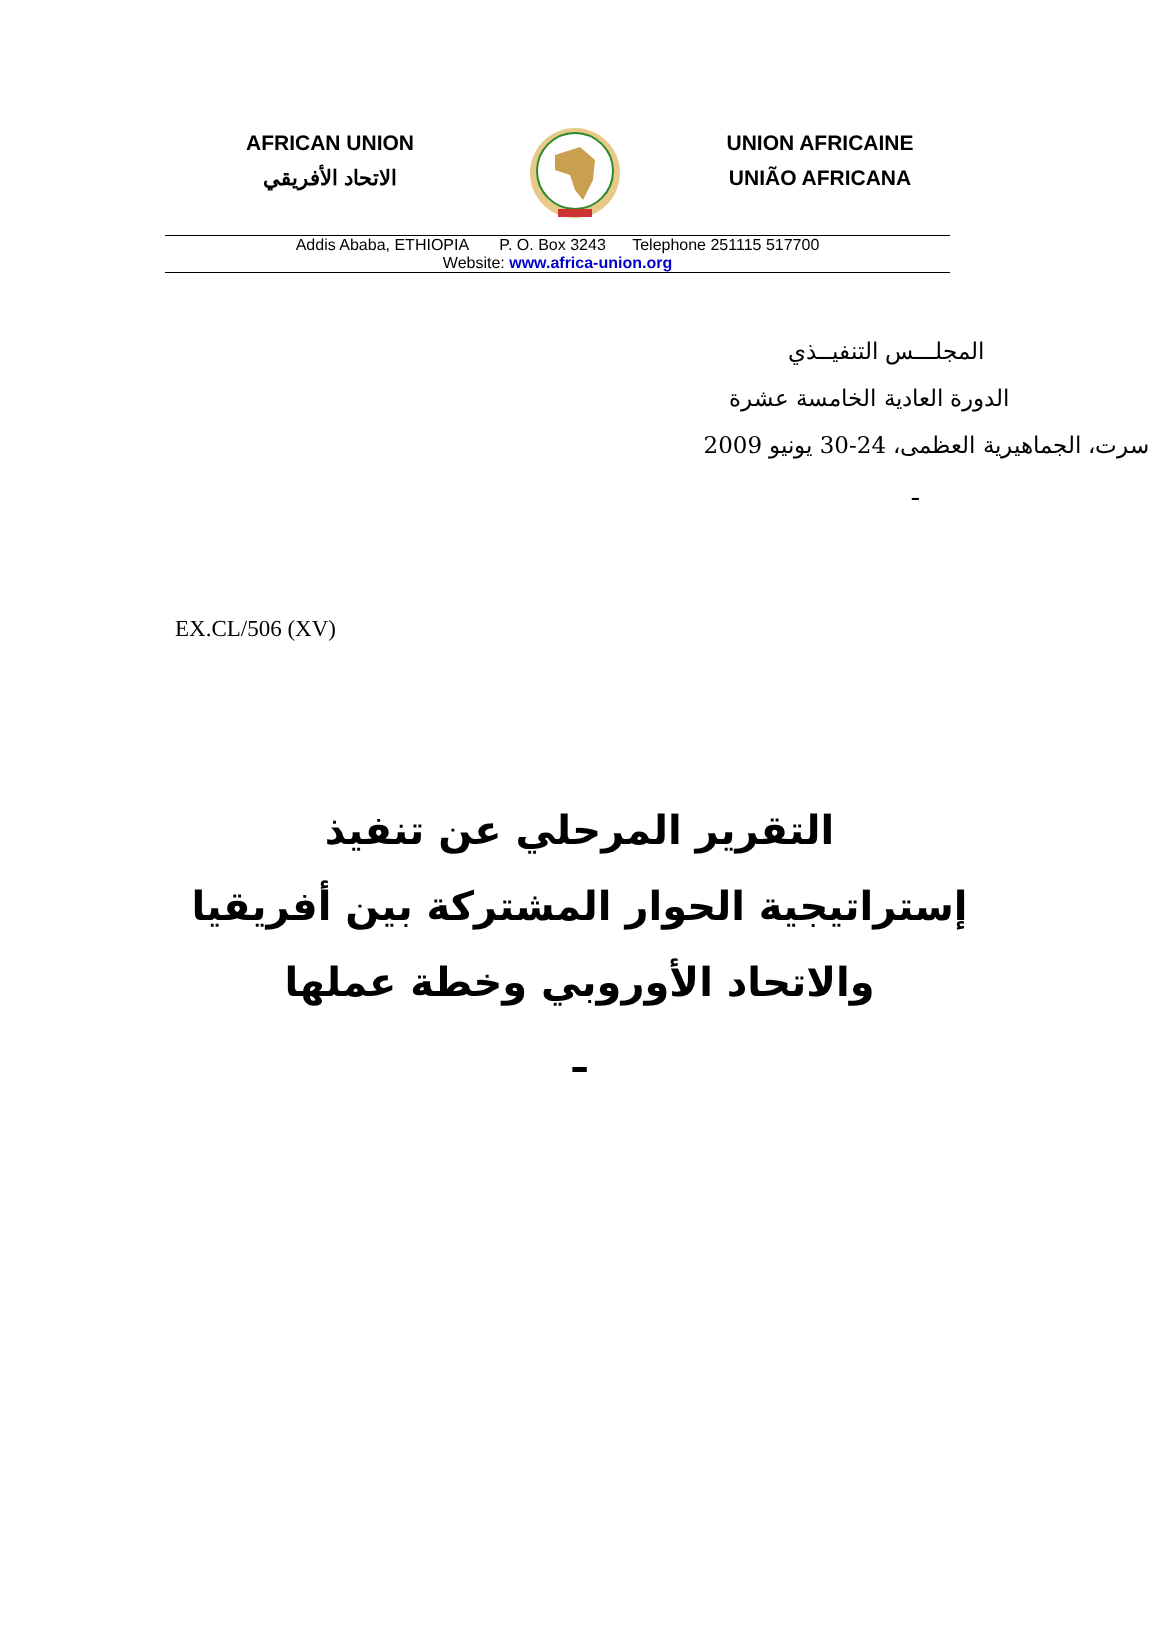AFRICAN UNION
الاتحاد الأفريقي
UNION AFRICAINE
UNIÃO AFRICANA
Addis Ababa, ETHIOPIA P. O. Box 3243 Telephone 251115 517700
Website: www.africa-union.org
المجلـــس التنفيــذي
الدورة العادية الخامسة عشرة
سرت، الجماهيرية العظمى، 24-30 يونيو 2009
ـ
EX.CL/506 (XV)
التقرير المرحلي عن تنفيذ
إستراتيجية الحوار المشتركة بين أفريقيا
والاتحاد الأوروبي وخطة عملها
ـ